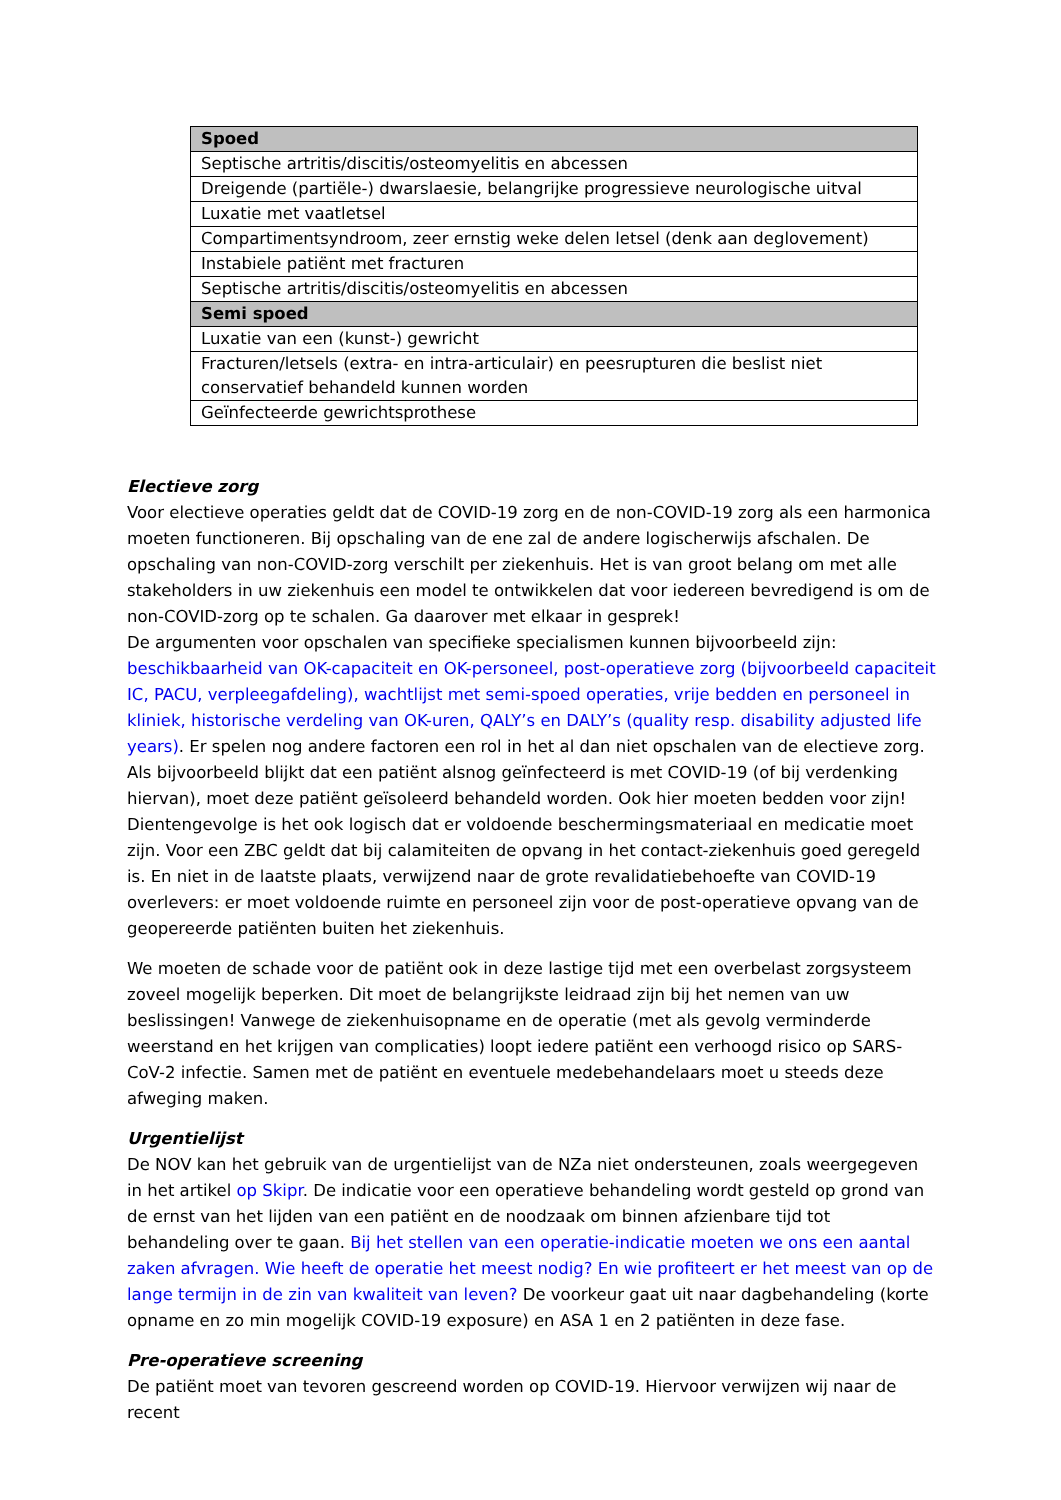| Spoed |
| --- |
| Septische artritis/discitis/osteomyelitis en abcessen |
| Dreigende (partiële-) dwarslaesie, belangrijke progressieve neurologische uitval |
| Luxatie met vaatletsel |
| Compartimentsyndroom, zeer ernstig weke delen letsel (denk aan deglovement) |
| Instabiele patiënt met fracturen |
| Septische artritis/discitis/osteomyelitis en abcessen |
| Semi spoed |
| Luxatie van een (kunst-) gewricht |
| Fracturen/letsels (extra- en intra-articulair) en peesrupturen die beslist niet conservatief behandeld kunnen worden |
| Geïnfecteerde gewrichtsprothese |
Electieve zorg
Voor electieve operaties geldt dat de COVID-19 zorg en de non-COVID-19 zorg als een harmonica moeten functioneren. Bij opschaling van de ene zal de andere logischerwijs afschalen. De opschaling van non-COVID-zorg verschilt per ziekenhuis. Het is van groot belang om met alle stakeholders in uw ziekenhuis een model te ontwikkelen dat voor iedereen bevredigend is om de non-COVID-zorg op te schalen. Ga daarover met elkaar in gesprek!
De argumenten voor opschalen van specifieke specialismen kunnen bijvoorbeeld zijn: beschikbaarheid van OK-capaciteit en OK-personeel, post-operatieve zorg (bijvoorbeeld capaciteit IC, PACU, verpleegafdeling), wachtlijst met semi-spoed operaties, vrije bedden en personeel in kliniek, historische verdeling van OK-uren, QALY’s en DALY’s (quality resp. disability adjusted life years). Er spelen nog andere factoren een rol in het al dan niet opschalen van de electieve zorg. Als bijvoorbeeld blijkt dat een patiënt alsnog geïnfecteerd is met COVID-19 (of bij verdenking hiervan), moet deze patiënt geïsoleerd behandeld worden. Ook hier moeten bedden voor zijn! Dientengevolge is het ook logisch dat er voldoende beschermingsmateriaal en medicatie moet zijn. Voor een ZBC geldt dat bij calamiteiten de opvang in het contact-ziekenhuis goed geregeld is. En niet in de laatste plaats, verwijzend naar de grote revalidatiebehoefte van COVID-19 overlevers: er moet voldoende ruimte en personeel zijn voor de post-operatieve opvang van de geopereerde patiënten buiten het ziekenhuis.
We moeten de schade voor de patiënt ook in deze lastige tijd met een overbelast zorgsysteem zoveel mogelijk beperken. Dit moet de belangrijkste leidraad zijn bij het nemen van uw beslissingen! Vanwege de ziekenhuisopname en de operatie (met als gevolg verminderde weerstand en het krijgen van complicaties) loopt iedere patiënt een verhoogd risico op SARS-CoV-2 infectie. Samen met de patiënt en eventuele medebehandelaars moet u steeds deze afweging maken.
Urgentielijst
De NOV kan het gebruik van de urgentielijst van de NZa niet ondersteunen, zoals weergegeven in het artikel op Skipr. De indicatie voor een operatieve behandeling wordt gesteld op grond van de ernst van het lijden van een patiënt en de noodzaak om binnen afzienbare tijd tot behandeling over te gaan. Bij het stellen van een operatie-indicatie moeten we ons een aantal zaken afvragen. Wie heeft de operatie het meest nodig? En wie profiteert er het meest van op de lange termijn in de zin van kwaliteit van leven? De voorkeur gaat uit naar dagbehandeling (korte opname en zo min mogelijk COVID-19 exposure) en ASA 1 en 2 patiënten in deze fase.
Pre-operatieve screening
De patiënt moet van tevoren gescreend worden op COVID-19. Hiervoor verwijzen wij naar de recent